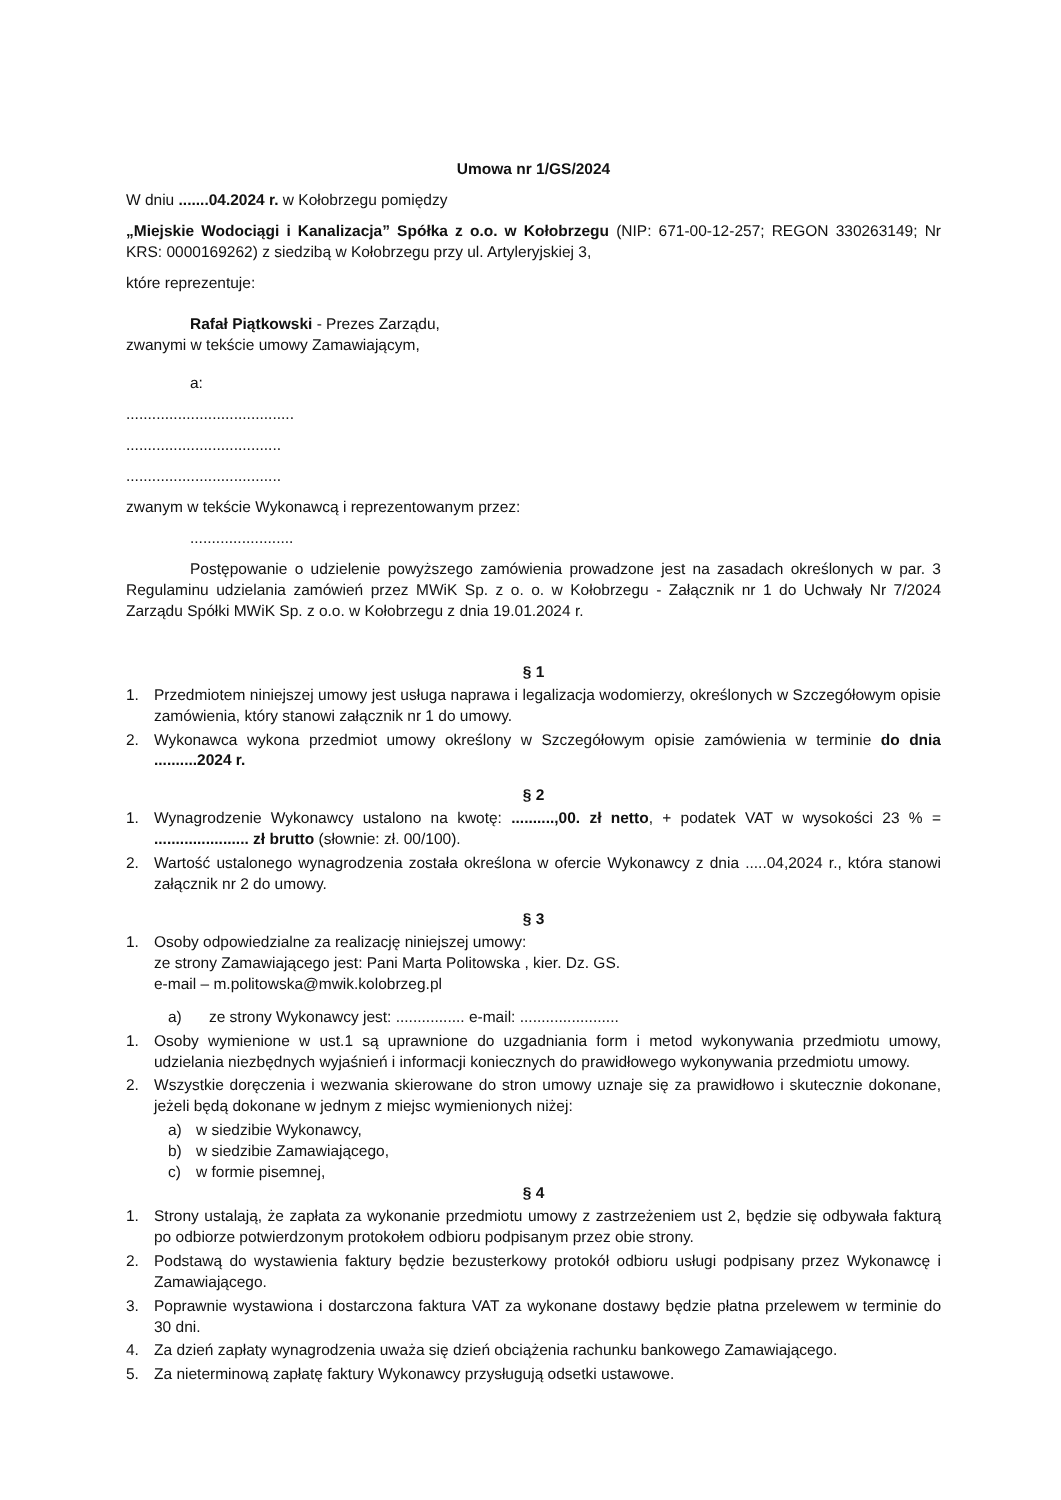Umowa nr 1/GS/2024
W dniu .......04.2024 r. w Kołobrzegu pomiędzy
„Miejskie Wodociągi i Kanalizacja” Spółka z o.o. w Kołobrzegu (NIP: 671-00-12-257; REGON 330263149; Nr KRS: 0000169262) z siedzibą w Kołobrzegu przy ul. Artyleryjskiej 3,
które reprezentuje:
Rafał Piątkowski - Prezes Zarządu,
zwanymi w tekście umowy Zamawiającym,
a:
.......................................
....................................
....................................
zwanym w tekście Wykonawcą i reprezentowanym przez:
........................
Postępowanie o udzielenie powyższego zamówienia prowadzone jest na zasadach określonych w par. 3 Regulaminu udzielania zamówień przez MWiK Sp. z o. o. w Kołobrzegu - Załącznik nr 1 do Uchwały Nr 7/2024 Zarządu Spółki MWiK Sp. z o.o. w Kołobrzegu z dnia 19.01.2024 r.
§ 1
1. Przedmiotem niniejszej umowy jest usługa naprawa i legalizacja wodomierzy, określonych w Szczegółowym opisie zamówienia, który stanowi załącznik nr 1 do umowy.
2. Wykonawca wykona przedmiot umowy określony w Szczegółowym opisie zamówienia w terminie do dnia ..........2024 r.
§ 2
1. Wynagrodzenie Wykonawcy ustalono na kwotę: ..........,00. zł netto, + podatek VAT w wysokości 23 % = ...................... zł brutto (słownie: zł. 00/100).
2. Wartość ustalonego wynagrodzenia została określona w ofercie Wykonawcy z dnia .....04,2024 r., która stanowi załącznik nr 2 do umowy.
§ 3
1. Osoby odpowiedzialne za realizację niniejszej umowy:
ze strony Zamawiającego jest: Pani Marta Politowska , kier. Dz. GS.
e-mail – m.politowska@mwik.kolobrzeg.pl
a) ze strony Wykonawcy jest: ................ e-mail: .......................
1. Osoby wymienione w ust.1 są uprawnione do uzgadniania form i metod wykonywania przedmiotu umowy, udzielania niezbędnych wyjaśnień i informacji koniecznych do prawidłowego wykonywania przedmiotu umowy.
2. Wszystkie doręczenia i wezwania skierowane do stron umowy uznaje się za prawidłowo i skutecznie dokonane, jeżeli będą dokonane w jednym z miejsc wymienionych niżej:
a) w siedzibie Wykonawcy,
b) w siedzibie Zamawiającego,
c) w formie pisemnej,
§ 4
1. Strony ustalają, że zapłata za wykonanie przedmiotu umowy z zastrzeżeniem ust 2, będzie się odbywała fakturą po odbiorze potwierdzonym protokołem odbioru podpisanym przez obie strony.
2. Podstawą do wystawienia faktury będzie bezusterkowy protokół odbioru usługi podpisany przez Wykonawcę i Zamawiającego.
3. Poprawnie wystawiona i dostarczona faktura VAT za wykonane dostawy będzie płatna przelewem w terminie do 30 dni.
4. Za dzień zapłaty wynagrodzenia uważa się dzień obciążenia rachunku bankowego Zamawiającego.
5. Za nieterminową zapłatę faktury Wykonawcy przysługują odsetki ustawowe.